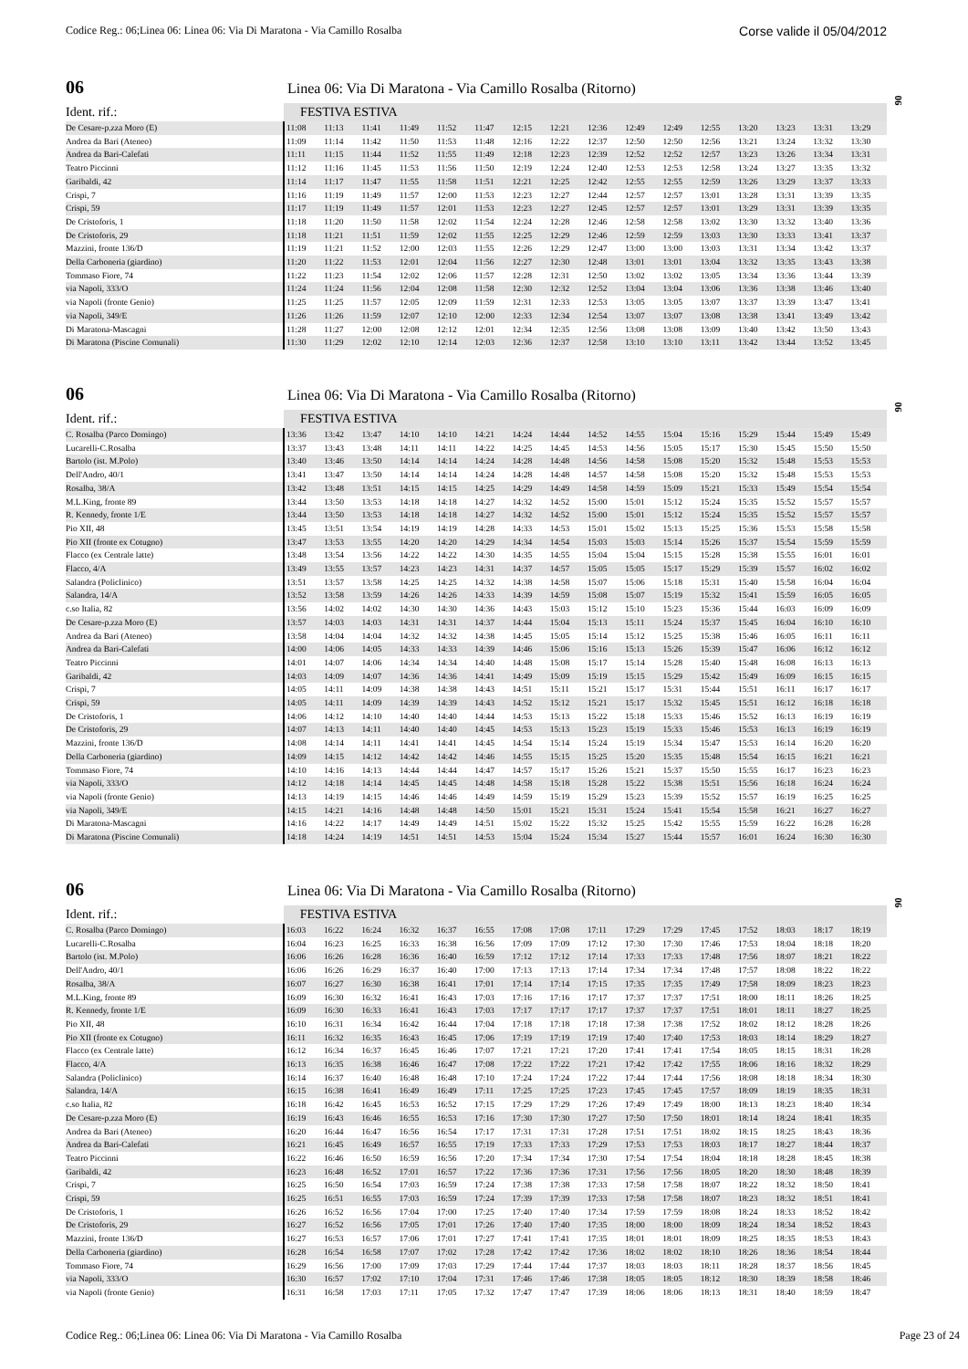Codice Reg.: 06;Linea 06: Linea 06: Via Di Maratona - Via Camillo Rosalba Corse valide il 05/04/2012
06 Linea 06: Via Di Maratona - Via Camillo Rosalba (Ritorno)
06
| Ident. rif.: | FESTIVA ESTIVA | | | | | | | | | | | | | | | |
| De Cesare-p.zza Moro (E) | 11:08 | 11:13 | 11:41 | 11:49 | 11:52 | 11:47 | 12:15 | 12:21 | 12:36 | 12:49 | 12:49 | 12:55 | 13:20 | 13:23 | 13:31 | 13:29 |
| Andrea da Bari (Ateneo) | 11:09 | 11:14 | 11:42 | 11:50 | 11:53 | 11:48 | 12:16 | 12:22 | 12:37 | 12:50 | 12:50 | 12:56 | 13:21 | 13:24 | 13:32 | 13:30 |
| Andrea da Bari-Calefati | 11:11 | 11:15 | 11:44 | 11:52 | 11:55 | 11:49 | 12:18 | 12:23 | 12:39 | 12:52 | 12:52 | 12:57 | 13:23 | 13:26 | 13:34 | 13:31 |
| Teatro Piccinni | 11:12 | 11:16 | 11:45 | 11:53 | 11:56 | 11:50 | 12:19 | 12:24 | 12:40 | 12:53 | 12:53 | 12:58 | 13:24 | 13:27 | 13:35 | 13:32 |
| Garibaldi, 42 | 11:14 | 11:17 | 11:47 | 11:55 | 11:58 | 11:51 | 12:21 | 12:25 | 12:42 | 12:55 | 12:55 | 12:59 | 13:26 | 13:29 | 13:37 | 13:33 |
| Crispi, 7 | 11:16 | 11:19 | 11:49 | 11:57 | 12:00 | 11:53 | 12:23 | 12:27 | 12:44 | 12:57 | 12:57 | 13:01 | 13:28 | 13:31 | 13:39 | 13:35 |
| Crispi, 59 | 11:17 | 11:19 | 11:49 | 11:57 | 12:01 | 11:53 | 12:23 | 12:27 | 12:45 | 12:57 | 12:57 | 13:01 | 13:29 | 13:31 | 13:39 | 13:35 |
| De Cristoforis, 1 | 11:18 | 11:20 | 11:50 | 11:58 | 12:02 | 11:54 | 12:24 | 12:28 | 12:46 | 12:58 | 12:58 | 13:02 | 13:30 | 13:32 | 13:40 | 13:36 |
| De Cristoforis, 29 | 11:18 | 11:21 | 11:51 | 11:59 | 12:02 | 11:55 | 12:25 | 12:29 | 12:46 | 12:59 | 12:59 | 13:03 | 13:30 | 13:33 | 13:41 | 13:37 |
| Mazzini, fronte 136/D | 11:19 | 11:21 | 11:52 | 12:00 | 12:03 | 11:55 | 12:26 | 12:29 | 12:47 | 13:00 | 13:00 | 13:03 | 13:31 | 13:34 | 13:42 | 13:37 |
| Della Carboneria (giardino) | 11:20 | 11:22 | 11:53 | 12:01 | 12:04 | 11:56 | 12:27 | 12:30 | 12:48 | 13:01 | 13:01 | 13:04 | 13:32 | 13:35 | 13:43 | 13:38 |
| Tommaso Fiore, 74 | 11:22 | 11:23 | 11:54 | 12:02 | 12:06 | 11:57 | 12:28 | 12:31 | 12:50 | 13:02 | 13:02 | 13:05 | 13:34 | 13:36 | 13:44 | 13:39 |
| via Napoli, 333/O | 11:24 | 11:24 | 11:56 | 12:04 | 12:08 | 11:58 | 12:30 | 12:32 | 12:52 | 13:04 | 13:04 | 13:06 | 13:36 | 13:38 | 13:46 | 13:40 |
| via Napoli (fronte Genio) | 11:25 | 11:25 | 11:57 | 12:05 | 12:09 | 11:59 | 12:31 | 12:33 | 12:53 | 13:05 | 13:05 | 13:07 | 13:37 | 13:39 | 13:47 | 13:41 |
| via Napoli, 349/E | 11:26 | 11:26 | 11:59 | 12:07 | 12:10 | 12:00 | 12:33 | 12:34 | 12:54 | 13:07 | 13:07 | 13:08 | 13:38 | 13:41 | 13:49 | 13:42 |
| Di Maratona-Mascagni | 11:28 | 11:27 | 12:00 | 12:08 | 12:12 | 12:01 | 12:34 | 12:35 | 12:56 | 13:08 | 13:08 | 13:09 | 13:40 | 13:42 | 13:50 | 13:43 |
| Di Maratona (Piscine Comunali) | 11:30 | 11:29 | 12:02 | 12:10 | 12:14 | 12:03 | 12:36 | 12:37 | 12:58 | 13:10 | 13:10 | 13:11 | 13:42 | 13:44 | 13:52 | 13:45 |
06 Linea 06: Via Di Maratona - Via Camillo Rosalba (Ritorno)
06
| Ident. rif.: | FESTIVA ESTIVA | | | | | | | | | | | | | | | |
| C. Rosalba (Parco Domingo) | 13:36 | 13:42 | 13:47 | 14:10 | 14:10 | 14:21 | 14:24 | 14:44 | 14:52 | 14:55 | 15:04 | 15:16 | 15:29 | 15:44 | 15:49 | 15:49 |
| Lucarelli-C.Rosalba | 13:37 | 13:43 | 13:48 | 14:11 | 14:11 | 14:22 | 14:25 | 14:45 | 14:53 | 14:56 | 15:05 | 15:17 | 15:30 | 15:45 | 15:50 | 15:50 |
| Bartolo (ist. M.Polo) | 13:40 | 13:46 | 13:50 | 14:14 | 14:14 | 14:24 | 14:28 | 14:48 | 14:56 | 14:58 | 15:08 | 15:20 | 15:32 | 15:48 | 15:53 | 15:53 |
| Dell'Andro, 40/1 | 13:41 | 13:47 | 13:50 | 14:14 | 14:14 | 14:24 | 14:28 | 14:48 | 14:57 | 14:58 | 15:08 | 15:20 | 15:32 | 15:48 | 15:53 | 15:53 |
| Rosalba, 38/A | 13:42 | 13:48 | 13:51 | 14:15 | 14:15 | 14:25 | 14:29 | 14:49 | 14:58 | 14:59 | 15:09 | 15:21 | 15:33 | 15:49 | 15:54 | 15:54 |
| M.L.King, fronte 89 | 13:44 | 13:50 | 13:53 | 14:18 | 14:18 | 14:27 | 14:32 | 14:52 | 15:00 | 15:01 | 15:12 | 15:24 | 15:35 | 15:52 | 15:57 | 15:57 |
| R. Kennedy, fronte 1/E | 13:44 | 13:50 | 13:53 | 14:18 | 14:18 | 14:27 | 14:32 | 14:52 | 15:00 | 15:01 | 15:12 | 15:24 | 15:35 | 15:52 | 15:57 | 15:57 |
| Pio XII, 48 | 13:45 | 13:51 | 13:54 | 14:19 | 14:19 | 14:28 | 14:33 | 14:53 | 15:01 | 15:02 | 15:13 | 15:25 | 15:36 | 15:53 | 15:58 | 15:58 |
| Pio XII (fronte ex Cotugno) | 13:47 | 13:53 | 13:55 | 14:20 | 14:20 | 14:29 | 14:34 | 14:54 | 15:03 | 15:03 | 15:14 | 15:26 | 15:37 | 15:54 | 15:59 | 15:59 |
| Flacco (ex Centrale latte) | 13:48 | 13:54 | 13:56 | 14:22 | 14:22 | 14:30 | 14:35 | 14:55 | 15:04 | 15:04 | 15:15 | 15:28 | 15:38 | 15:55 | 16:01 | 16:01 |
| Flacco, 4/A | 13:49 | 13:55 | 13:57 | 14:23 | 14:23 | 14:31 | 14:37 | 14:57 | 15:05 | 15:05 | 15:17 | 15:29 | 15:39 | 15:57 | 16:02 | 16:02 |
| Salandra (Policlinico) | 13:51 | 13:57 | 13:58 | 14:25 | 14:25 | 14:32 | 14:38 | 14:58 | 15:07 | 15:06 | 15:18 | 15:31 | 15:40 | 15:58 | 16:04 | 16:04 |
| Salandra, 14/A | 13:52 | 13:58 | 13:59 | 14:26 | 14:26 | 14:33 | 14:39 | 14:59 | 15:08 | 15:07 | 15:19 | 15:32 | 15:41 | 15:59 | 16:05 | 16:05 |
| c.so Italia, 82 | 13:56 | 14:02 | 14:02 | 14:30 | 14:30 | 14:36 | 14:43 | 15:03 | 15:12 | 15:10 | 15:23 | 15:36 | 15:44 | 16:03 | 16:09 | 16:09 |
| De Cesare-p.zza Moro (E) | 13:57 | 14:03 | 14:03 | 14:31 | 14:31 | 14:37 | 14:44 | 15:04 | 15:13 | 15:11 | 15:24 | 15:37 | 15:45 | 16:04 | 16:10 | 16:10 |
| Andrea da Bari (Ateneo) | 13:58 | 14:04 | 14:04 | 14:32 | 14:32 | 14:38 | 14:45 | 15:05 | 15:14 | 15:12 | 15:25 | 15:38 | 15:46 | 16:05 | 16:11 | 16:11 |
| Andrea da Bari-Calefati | 14:00 | 14:06 | 14:05 | 14:33 | 14:33 | 14:39 | 14:46 | 15:06 | 15:16 | 15:13 | 15:26 | 15:39 | 15:47 | 16:06 | 16:12 | 16:12 |
| Teatro Piccinni | 14:01 | 14:07 | 14:06 | 14:34 | 14:34 | 14:40 | 14:48 | 15:08 | 15:17 | 15:14 | 15:28 | 15:40 | 15:48 | 16:08 | 16:13 | 16:13 |
| Garibaldi, 42 | 14:03 | 14:09 | 14:07 | 14:36 | 14:36 | 14:41 | 14:49 | 15:09 | 15:19 | 15:15 | 15:29 | 15:42 | 15:49 | 16:09 | 16:15 | 16:15 |
| Crispi, 7 | 14:05 | 14:11 | 14:09 | 14:38 | 14:38 | 14:43 | 14:51 | 15:11 | 15:21 | 15:17 | 15:31 | 15:44 | 15:51 | 16:11 | 16:17 | 16:17 |
| Crispi, 59 | 14:05 | 14:11 | 14:09 | 14:39 | 14:39 | 14:43 | 14:52 | 15:12 | 15:21 | 15:17 | 15:32 | 15:45 | 15:51 | 16:12 | 16:18 | 16:18 |
| De Cristoforis, 1 | 14:06 | 14:12 | 14:10 | 14:40 | 14:40 | 14:44 | 14:53 | 15:13 | 15:22 | 15:18 | 15:33 | 15:46 | 15:52 | 16:13 | 16:19 | 16:19 |
| De Cristoforis, 29 | 14:07 | 14:13 | 14:11 | 14:40 | 14:40 | 14:45 | 14:53 | 15:13 | 15:23 | 15:19 | 15:33 | 15:46 | 15:53 | 16:13 | 16:19 | 16:19 |
| Mazzini, fronte 136/D | 14:08 | 14:14 | 14:11 | 14:41 | 14:41 | 14:45 | 14:54 | 15:14 | 15:24 | 15:19 | 15:34 | 15:47 | 15:53 | 16:14 | 16:20 | 16:20 |
| Della Carboneria (giardino) | 14:09 | 14:15 | 14:12 | 14:42 | 14:42 | 14:46 | 14:55 | 15:15 | 15:25 | 15:20 | 15:35 | 15:48 | 15:54 | 16:15 | 16:21 | 16:21 |
| Tommaso Fiore, 74 | 14:10 | 14:16 | 14:13 | 14:44 | 14:44 | 14:47 | 14:57 | 15:17 | 15:26 | 15:21 | 15:37 | 15:50 | 15:55 | 16:17 | 16:23 | 16:23 |
| via Napoli, 333/O | 14:12 | 14:18 | 14:14 | 14:45 | 14:45 | 14:48 | 14:58 | 15:18 | 15:28 | 15:22 | 15:38 | 15:51 | 15:56 | 16:18 | 16:24 | 16:24 |
| via Napoli (fronte Genio) | 14:13 | 14:19 | 14:15 | 14:46 | 14:46 | 14:49 | 14:59 | 15:19 | 15:29 | 15:23 | 15:39 | 15:52 | 15:57 | 16:19 | 16:25 | 16:25 |
| via Napoli, 349/E | 14:15 | 14:21 | 14:16 | 14:48 | 14:48 | 14:50 | 15:01 | 15:21 | 15:31 | 15:24 | 15:41 | 15:54 | 15:58 | 16:21 | 16:27 | 16:27 |
| Di Maratona-Mascagni | 14:16 | 14:22 | 14:17 | 14:49 | 14:49 | 14:51 | 15:02 | 15:22 | 15:32 | 15:25 | 15:42 | 15:55 | 15:59 | 16:22 | 16:28 | 16:28 |
| Di Maratona (Piscine Comunali) | 14:18 | 14:24 | 14:19 | 14:51 | 14:51 | 14:53 | 15:04 | 15:24 | 15:34 | 15:27 | 15:44 | 15:57 | 16:01 | 16:24 | 16:30 | 16:30 |
06 Linea 06: Via Di Maratona - Via Camillo Rosalba (Ritorno)
06
| Ident. rif.: | FESTIVA ESTIVA | | | | | | | | | | | | | | | |
| C. Rosalba (Parco Domingo) | 16:03 | 16:22 | 16:24 | 16:32 | 16:37 | 16:55 | 17:08 | 17:08 | 17:11 | 17:29 | 17:29 | 17:45 | 17:52 | 18:03 | 18:17 | 18:19 |
| Lucarelli-C.Rosalba | 16:04 | 16:23 | 16:25 | 16:33 | 16:38 | 16:56 | 17:09 | 17:09 | 17:12 | 17:30 | 17:30 | 17:46 | 17:53 | 18:04 | 18:18 | 18:20 |
| Bartolo (ist. M.Polo) | 16:06 | 16:26 | 16:28 | 16:36 | 16:40 | 16:59 | 17:12 | 17:12 | 17:14 | 17:33 | 17:33 | 17:48 | 17:56 | 18:07 | 18:21 | 18:22 |
| Dell'Andro, 40/1 | 16:06 | 16:26 | 16:29 | 16:37 | 16:40 | 17:00 | 17:13 | 17:13 | 17:14 | 17:34 | 17:34 | 17:48 | 17:57 | 18:08 | 18:22 | 18:22 |
| Rosalba, 38/A | 16:07 | 16:27 | 16:30 | 16:38 | 16:41 | 17:01 | 17:14 | 17:14 | 17:15 | 17:35 | 17:35 | 17:49 | 17:58 | 18:09 | 18:23 | 18:23 |
| M.L.King, fronte 89 | 16:09 | 16:30 | 16:32 | 16:41 | 16:43 | 17:03 | 17:16 | 17:16 | 17:17 | 17:37 | 17:37 | 17:51 | 18:00 | 18:11 | 18:26 | 18:25 |
| R. Kennedy, fronte 1/E | 16:09 | 16:30 | 16:33 | 16:41 | 16:43 | 17:03 | 17:17 | 17:17 | 17:17 | 17:37 | 17:37 | 17:51 | 18:01 | 18:11 | 18:27 | 18:25 |
| Pio XII, 48 | 16:10 | 16:31 | 16:34 | 16:42 | 16:44 | 17:04 | 17:18 | 17:18 | 17:18 | 17:38 | 17:38 | 17:52 | 18:02 | 18:12 | 18:28 | 18:26 |
| Pio XII (fronte ex Cotugno) | 16:11 | 16:32 | 16:35 | 16:43 | 16:45 | 17:06 | 17:19 | 17:19 | 17:19 | 17:40 | 17:40 | 17:53 | 18:03 | 18:14 | 18:29 | 18:27 |
| Flacco (ex Centrale latte) | 16:12 | 16:34 | 16:37 | 16:45 | 16:46 | 17:07 | 17:21 | 17:21 | 17:20 | 17:41 | 17:41 | 17:54 | 18:05 | 18:15 | 18:31 | 18:28 |
| Flacco, 4/A | 16:13 | 16:35 | 16:38 | 16:46 | 16:47 | 17:08 | 17:22 | 17:22 | 17:21 | 17:42 | 17:42 | 17:55 | 18:06 | 18:16 | 18:32 | 18:29 |
| Salandra (Policlinico) | 16:14 | 16:37 | 16:40 | 16:48 | 16:48 | 17:10 | 17:24 | 17:24 | 17:22 | 17:44 | 17:44 | 17:56 | 18:08 | 18:18 | 18:34 | 18:30 |
| Salandra, 14/A | 16:15 | 16:38 | 16:41 | 16:49 | 16:49 | 17:11 | 17:25 | 17:25 | 17:23 | 17:45 | 17:45 | 17:57 | 18:09 | 18:19 | 18:35 | 18:31 |
| c.so Italia, 82 | 16:18 | 16:42 | 16:45 | 16:53 | 16:52 | 17:15 | 17:29 | 17:29 | 17:26 | 17:49 | 17:49 | 18:00 | 18:13 | 18:23 | 18:40 | 18:34 |
| De Cesare-p.zza Moro (E) | 16:19 | 16:43 | 16:46 | 16:55 | 16:53 | 17:16 | 17:30 | 17:30 | 17:27 | 17:50 | 17:50 | 18:01 | 18:14 | 18:24 | 18:41 | 18:35 |
| Andrea da Bari (Ateneo) | 16:20 | 16:44 | 16:47 | 16:56 | 16:54 | 17:17 | 17:31 | 17:31 | 17:28 | 17:51 | 17:51 | 18:02 | 18:15 | 18:25 | 18:43 | 18:36 |
| Andrea da Bari-Calefati | 16:21 | 16:45 | 16:49 | 16:57 | 16:55 | 17:19 | 17:33 | 17:33 | 17:29 | 17:53 | 17:53 | 18:03 | 18:17 | 18:27 | 18:44 | 18:37 |
| Teatro Piccinni | 16:22 | 16:46 | 16:50 | 16:59 | 16:56 | 17:20 | 17:34 | 17:34 | 17:30 | 17:54 | 17:54 | 18:04 | 18:18 | 18:28 | 18:45 | 18:38 |
| Garibaldi, 42 | 16:23 | 16:48 | 16:52 | 17:01 | 16:57 | 17:22 | 17:36 | 17:36 | 17:31 | 17:56 | 17:56 | 18:05 | 18:20 | 18:30 | 18:48 | 18:39 |
| Crispi, 7 | 16:25 | 16:50 | 16:54 | 17:03 | 16:59 | 17:24 | 17:38 | 17:38 | 17:33 | 17:58 | 17:58 | 18:07 | 18:22 | 18:32 | 18:50 | 18:41 |
| Crispi, 59 | 16:25 | 16:51 | 16:55 | 17:03 | 16:59 | 17:24 | 17:39 | 17:39 | 17:33 | 17:58 | 17:58 | 18:07 | 18:23 | 18:32 | 18:51 | 18:41 |
| De Cristoforis, 1 | 16:26 | 16:52 | 16:56 | 17:04 | 17:00 | 17:25 | 17:40 | 17:40 | 17:34 | 17:59 | 17:59 | 18:08 | 18:24 | 18:33 | 18:52 | 18:42 |
| De Cristoforis, 29 | 16:27 | 16:52 | 16:56 | 17:05 | 17:01 | 17:26 | 17:40 | 17:40 | 17:35 | 18:00 | 18:00 | 18:09 | 18:24 | 18:34 | 18:52 | 18:43 |
| Mazzini, fronte 136/D | 16:27 | 16:53 | 16:57 | 17:06 | 17:01 | 17:27 | 17:41 | 17:41 | 17:35 | 18:01 | 18:01 | 18:09 | 18:25 | 18:35 | 18:53 | 18:43 |
| Della Carboneria (giardino) | 16:28 | 16:54 | 16:58 | 17:07 | 17:02 | 17:28 | 17:42 | 17:42 | 17:36 | 18:02 | 18:02 | 18:10 | 18:26 | 18:36 | 18:54 | 18:44 |
| Tommaso Fiore, 74 | 16:29 | 16:56 | 17:00 | 17:09 | 17:03 | 17:29 | 17:44 | 17:44 | 17:37 | 18:03 | 18:03 | 18:11 | 18:28 | 18:37 | 18:56 | 18:45 |
| via Napoli, 333/O | 16:30 | 16:57 | 17:02 | 17:10 | 17:04 | 17:31 | 17:46 | 17:46 | 17:38 | 18:05 | 18:05 | 18:12 | 18:30 | 18:39 | 18:58 | 18:46 |
| via Napoli (fronte Genio) | 16:31 | 16:58 | 17:03 | 17:11 | 17:05 | 17:32 | 17:47 | 17:47 | 17:39 | 18:06 | 18:06 | 18:13 | 18:31 | 18:40 | 18:59 | 18:47 |
Codice Reg.: 06;Linea 06: Linea 06: Via Di Maratona - Via Camillo Rosalba Page 23 of 24